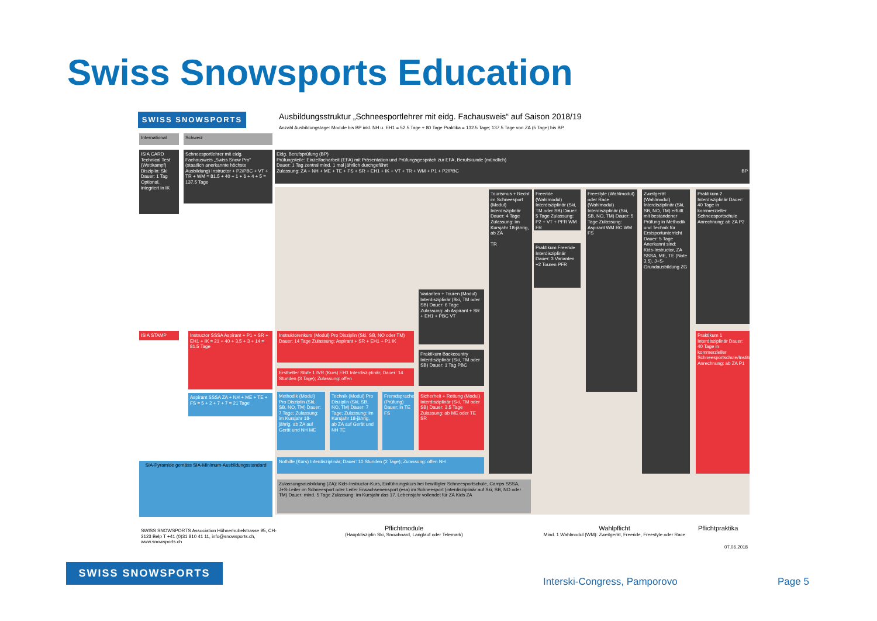Swiss Snowsports Education
SWISS SNOWSPORTS
Ausbildungsstruktur „Schneesportlehrer mit eidg. Fachausweis“ auf Saison 2018/19
Anzahl Ausbildungstage: Module bis BP inkl. NH u. EH1 = 52.5 Tage + 80 Tage Praktika = 132.5 Tage; 137.5 Tage von ZA (5 Tage) bis BP
International Schweiz
ISIA CARD
Technical Test (Wettkampf) Disziplin: Ski Dauer: 1 Tag Optional, integriert in IK
Schneesportlehrer mit eidg. Fachausweis „Swiss Snow Pro“ (staatlich anerkannte höchste Ausbildung) Instructor + P2/PBC + VT + TR + WM = 81.5 + 40 + 1 + 6 + 4 + 5 = 137.5 Tage
Eidg. Berufsprüfung (BP)
Prüfungsteile: Einzelfacharbeit (EFA) mit Präsentation und Prüfungsgespräch zur EFA, Berufskunde (mündlich)
Dauer: 1 Tag zentral mind. 1 mal jährlich durchgeführt
Zulassung: ZA + NH + ME + TE + FS + SR + EH1 + IK + VT + TR + WM + P1 + P2/PBC BP
Tourismus + Recht im Schneesport (Modul) Interdisziplinär Dauer: 4 Tage Zulassung: im Kursjahr 18-jährig, ab ZA
TR
Freeride (Wahlmodul) Interdisziplinär (Ski, TM oder SB) Dauer: 5 Tage Zulassung: P2 + VT + PFR WM FR
Praktikum Freeride Interdisziplinär Dauer: 3 Varianten +2 Touren PFR
Freestyle (Wahlmodul) oder Race (Wahlmodul) Interdisziplinär (Ski, SB, NO, TM) Dauer: 5 Tage Zulassung: Aspirant WM RC WM FS
Zweitgerät (Wahlmodul) Interdisziplinär (Ski, SB, NO, TM) erfüllt mit bestandener Prüfung in Methodik und Technik für Erstsportunterricht Dauer: 5 Tage Anerkannt sind: Kids-Instructor, ZA SSSA, ME, TE (Note 3.5), J+S-Grundausbildung ZG
Praktikum 2 Interdisziplinär Dauer: 40 Tage in kommerzieller Schneesportschule Anrechnung: ab ZA P2
Varianten + Touren (Modul) Interdisziplinär (Ski, TM oder SB) Dauer: 6 Tage Zulassung: ab Aspirant + SR + EH1 + PBC VT
Praktikum Backcountry Interdisziplinär (Ski, TM oder SB) Dauer: 1 Tag PBC
ISIA STAMP
Instructor SSSA Aspirant + P1 + SR + EH1 + IK = 21 + 40 + 3.5 + 3 + 14 = 81.5 Tage
Instruktorenkurs (Modul) Pro Disziplin (Ski, SB, NO oder TM) Dauer: 14 Tage Zulassung: Aspirant + SR + EH1 + P1 IK
Ersthelfer Stufe 1 IVR (Kurs) EH1 Interdisziplinär; Dauer: 14 Stunden (3 Tage); Zulassung: offen
Praktikum 1 Interdisziplinär Dauer: 40 Tage in kommerzieller Schneesportschule/Institution/Verband Anrechnung: ab ZA P1
Aspirant SSSA ZA + NH + ME + TE + FS = 5 + 2 + 7 + 7 = 21 Tage
Methodik (Modul) Pro Disziplin (Ski, SB, NO, TM) Dauer: 7 Tage; Zulassung: im Kursjahr 18-jährig, ab ZA auf Gerät und NH ME
Technik (Modul) Pro Disziplin (Ski, SB, NO, TM) Dauer: 7 Tage; Zulassung: im Kursjahr 18-jährig, ab ZA auf Gerät und NH TE
Fremdsprache (Prüfung) Dauer: in TE FS
Sicherheit + Rettung (Modul) Interdisziplinär (Ski, TM oder SB) Dauer: 3.5 Tage Zulassung: ab ME oder TE SR
Nothilfe (Kurs) Interdisziplinär; Dauer: 10 Stunden (2 Tage); Zulassung: offen NH
SIA-Pyramide gemäss SIA-Minimum-Ausbildungsstandard
Zulassungsausbildung (ZA): Kids-Instructor-Kurs, Einführungskurs bei bewilligter Schneesportschule, Camps SSSA, J+S-Leiter im Schneesport oder Leiter Erwachsenensport (esa) im Schneesport (interdisziplinär auf Ski, SB, NO oder TM) Dauer: mind. 5 Tage Zulassung: im Kursjahr das 17. Lebensjahr vollendet für ZA Kids ZA
SWISS SNOWSPORTS Association Hühnerhubelstrasse 95, CH-3123 Belp T +41 (0)31 810 41 11, info@snowsports.ch, www.snowsports.ch
Pflichtmodule
(Hauptdisziplin Ski, Snowboard, Langlauf oder Telemark)
Wahlpflicht
Mind. 1 Wahlmodul (WM): Zweitgerät, Freeride, Freestyle oder Race
Pflichtpraktika
07.06.2018
SWISS SNOWSPORTS
Interski-Congress, Pamporovo Page 5